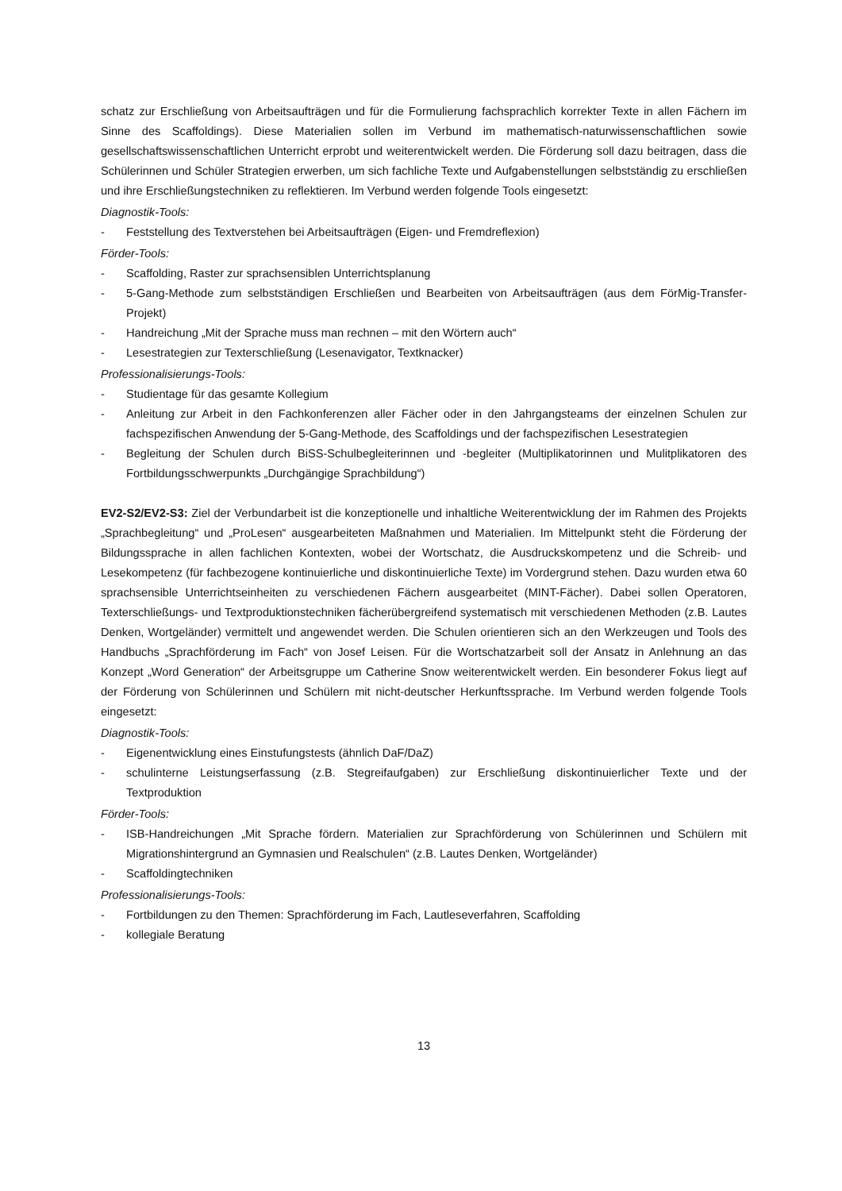schatz zur Erschließung von Arbeitsaufträgen und für die Formulierung fachsprachlich korrekter Texte in allen Fächern im Sinne des Scaffoldings). Diese Materialien sollen im Verbund im mathematisch-naturwissenschaftlichen sowie gesellschaftswissenschaftlichen Unterricht erprobt und weiterentwickelt werden. Die Förderung soll dazu beitragen, dass die Schülerinnen und Schüler Strategien erwerben, um sich fachliche Texte und Aufgabenstellungen selbstständig zu erschließen und ihre Erschließungstechniken zu reflektieren. Im Verbund werden folgende Tools eingesetzt:
Diagnostik-Tools:
- Feststellung des Textverstehen bei Arbeitsaufträgen (Eigen- und Fremdreflexion)
Förder-Tools:
- Scaffolding, Raster zur sprachsensiblen Unterrichtsplanung
- 5-Gang-Methode zum selbstständigen Erschließen und Bearbeiten von Arbeitsaufträgen (aus dem FörMig-Transfer-Projekt)
- Handreichung „Mit der Sprache muss man rechnen – mit den Wörtern auch“
- Lesestrategien zur Texterschließung (Lesenavigator, Textknacker)
Professionalisierungs-Tools:
- Studientage für das gesamte Kollegium
- Anleitung zur Arbeit in den Fachkonferenzen aller Fächer oder in den Jahrgangsteams der einzelnen Schulen zur fachspezifischen Anwendung der 5-Gang-Methode, des Scaffoldings und der fachspezifischen Lesestrategien
- Begleitung der Schulen durch BiSS-Schulbegleiterinnen und -begleiter (Multiplikatorinnen und Mulitplikatoren des Fortbildungsschwerpunkts „Durchgängige Sprachbildung“)
EV2-S2/EV2-S3: Ziel der Verbundarbeit ist die konzeptionelle und inhaltliche Weiterentwicklung der im Rahmen des Projekts „Sprachbegleitung“ und „ProLesen“ ausgearbeiteten Maßnahmen und Materialien. Im Mittelpunkt steht die Förderung der Bildungssprache in allen fachlichen Kontexten, wobei der Wortschatz, die Ausdruckskompetenz und die Schreib- und Lesekompetenz (für fachbezogene kontinuierliche und diskontinuierliche Texte) im Vordergrund stehen. Dazu wurden etwa 60 sprachsensible Unterrichtseinheiten zu verschiedenen Fächern ausgearbeitet (MINT-Fächer). Dabei sollen Operatoren, Texterschließungs- und Textproduktionstechniken fächerübergreifend systematisch mit verschiedenen Methoden (z.B. Lautes Denken, Wortgeländer) vermittelt und angewendet werden. Die Schulen orientieren sich an den Werkzeugen und Tools des Handbuchs „Sprachförderung im Fach“ von Josef Leisen. Für die Wortschatzarbeit soll der Ansatz in Anlehnung an das Konzept „Word Generation“ der Arbeitsgruppe um Catherine Snow weiterentwickelt werden. Ein besonderer Fokus liegt auf der Förderung von Schülerinnen und Schülern mit nicht-deutscher Herkunftssprache. Im Verbund werden folgende Tools eingesetzt:
Diagnostik-Tools:
- Eigenentwicklung eines Einstufungstests (ähnlich DaF/DaZ)
- schulinterne Leistungserfassung (z.B. Stegreifaufgaben) zur Erschließung diskontinuierlicher Texte und der Textproduktion
Förder-Tools:
- ISB-Handreichungen „Mit Sprache fördern. Materialien zur Sprachförderung von Schülerinnen und Schülern mit Migrationshintergrund an Gymnasien und Realschulen“ (z.B. Lautes Denken, Wortgeländer)
- Scaffoldingtechniken
Professionalisierungs-Tools:
- Fortbildungen zu den Themen: Sprachförderung im Fach, Lautleseverfahren, Scaffolding
- kollegiale Beratung
13